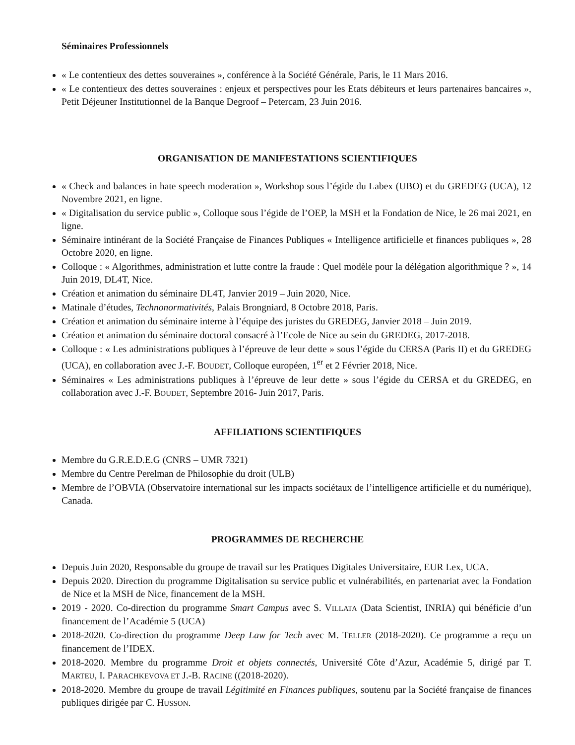Séminaires Professionnels
« Le contentieux des dettes souveraines », conférence à la Société Générale, Paris, le 11 Mars 2016.
« Le contentieux des dettes souveraines : enjeux et perspectives pour les Etats débiteurs et leurs partenaires bancaires », Petit Déjeuner Institutionnel de la Banque Degroof – Petercam, 23 Juin 2016.
ORGANISATION DE MANIFESTATIONS SCIENTIFIQUES
« Check and balances in hate speech moderation », Workshop sous l’égide du Labex (UBO) et du GREDEG (UCA), 12 Novembre 2021, en ligne.
« Digitalisation du service public », Colloque sous l’égide de l’OEP, la MSH et la Fondation de Nice, le 26 mai 2021, en ligne.
Séminaire intinérant de la Société Française de Finances Publiques « Intelligence artificielle et finances publiques », 28 Octobre 2020, en ligne.
Colloque : « Algorithmes, administration et lutte contre la fraude : Quel modèle pour la délégation algorithmique ? », 14 Juin 2019, DL4T, Nice.
Création et animation du séminaire DL4T, Janvier 2019 – Juin 2020, Nice.
Matinale d’études, Technonormativités, Palais Brongniard, 8 Octobre 2018, Paris.
Création et animation du séminaire interne à l’équipe des juristes du GREDEG, Janvier 2018 – Juin 2019.
Création et animation du séminaire doctoral consacré à l’Ecole de Nice au sein du GREDEG, 2017-2018.
Colloque : « Les administrations publiques à l’épreuve de leur dette » sous l’égide du CERSA (Paris II) et du GREDEG (UCA), en collaboration avec J.-F. BOUDET, Colloque européen, 1<sup>er</sup> et 2 Février 2018, Nice.
Séminaires « Les administrations publiques à l’épreuve de leur dette » sous l’égide du CERSA et du GREDEG, en collaboration avec J.-F. BOUDET, Septembre 2016- Juin 2017, Paris.
AFFILIATIONS SCIENTIFIQUES
Membre du G.R.E.D.E.G (CNRS – UMR 7321)
Membre du Centre Perelman de Philosophie du droit (ULB)
Membre de l’OBVIA (Observatoire international sur les impacts sociétaux de l’intelligence artificielle et du numérique), Canada.
PROGRAMMES DE RECHERCHE
Depuis Juin 2020, Responsable du groupe de travail sur les Pratiques Digitales Universitaire, EUR Lex, UCA.
Depuis 2020. Direction du programme Digitalisation su service public et vulnérabilités, en partenariat avec la Fondation de Nice et la MSH de Nice, financement de la MSH.
2019 - 2020. Co-direction du programme Smart Campus avec S. VILLATA (Data Scientist, INRIA) qui bénéficie d’un financement de l’Académie 5 (UCA)
2018-2020. Co-direction du programme Deep Law for Tech avec M. TELLER (2018-2020). Ce programme a reçu un financement de l’IDEX.
2018-2020. Membre du programme Droit et objets connectés, Université Côte d’Azur, Académie 5, dirigé par T. MARTEU, I. PARACHKEVOVA ET J.-B. RACINE ((2018-2020).
2018-2020. Membre du groupe de travail Légitimité en Finances publiques, soutenu par la Société française de finances publiques dirigée par C. HUSSON.